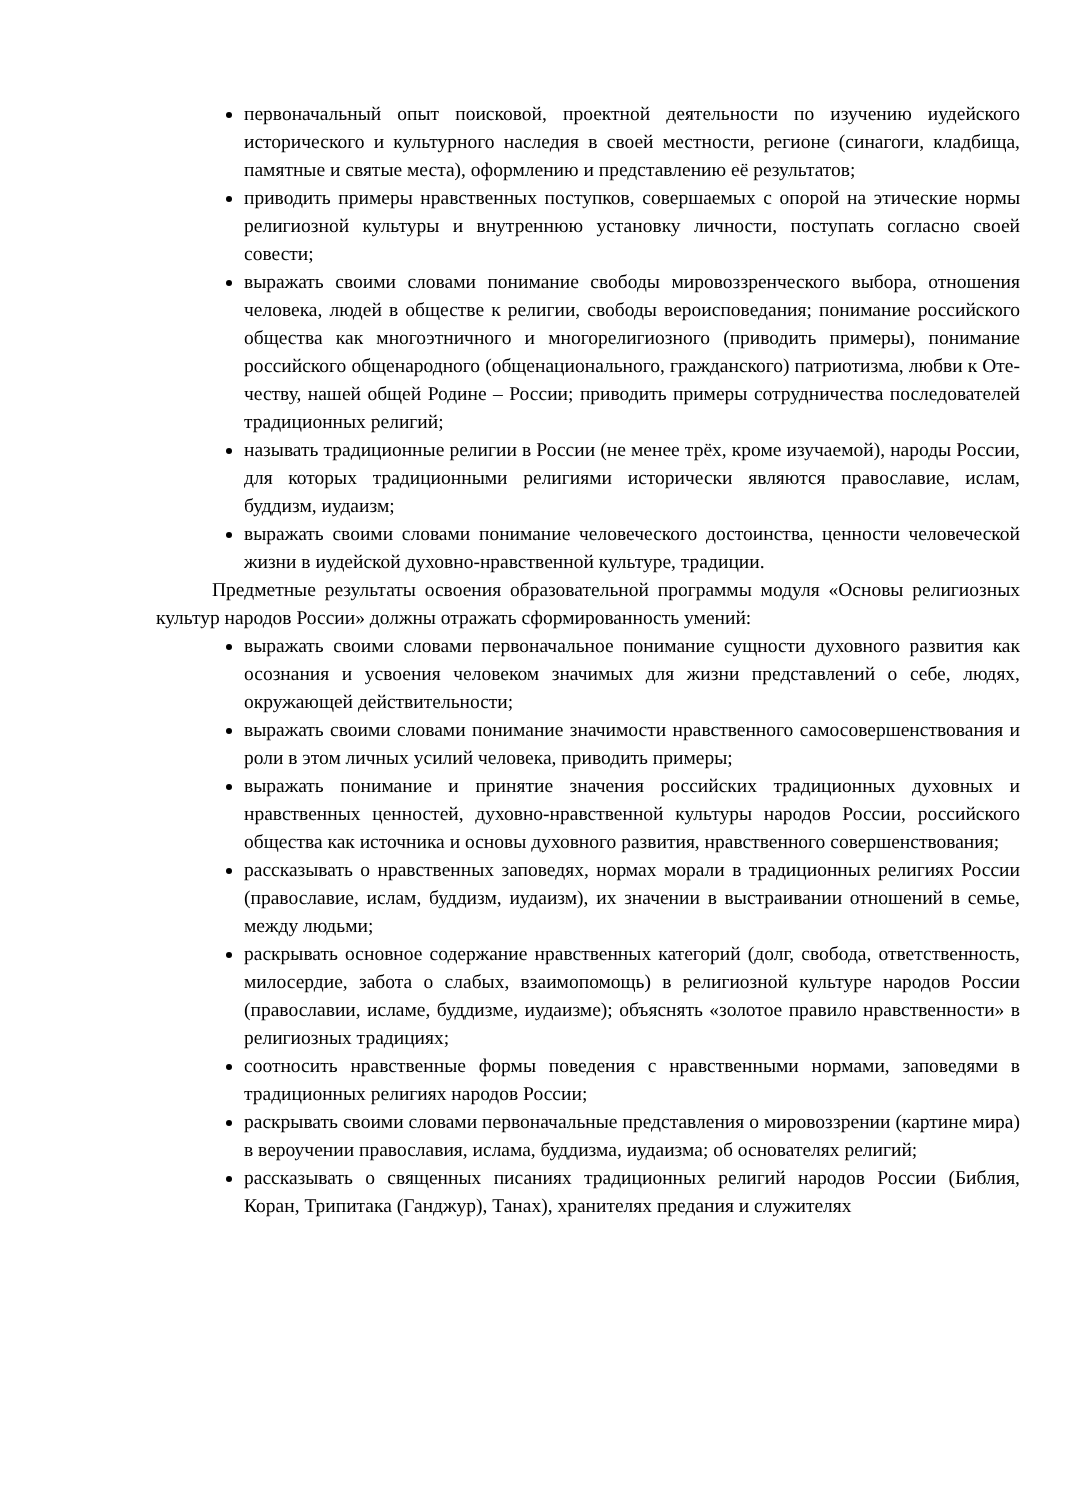первоначальный опыт поисковой, проектной деятельности по изучению иудейского исторического и культурного наследия в своей местности, регионе (синагоги, кладбища, памятные и святые места), оформлению и представлению её результатов;
приводить примеры нравственных поступков, совершаемых с опорой на этические нормы религиозной культуры и внутреннюю установку личности, поступать согласно своей совести;
выражать своими словами понимание свободы мировоззренческого выбора, отношения человека, людей в обществе к религии, свободы вероисповедания; понимание российского общества как многоэтничного и многорелигиозного (приводить примеры), понимание российского общенародного (общенационального, гражданского) патриотизма, любви к Оте-честву, нашей общей Родине – России; приводить примеры сотрудничества последователей традиционных религий;
называть традиционные религии в России (не менее трёх, кроме изучаемой), народы России, для которых традиционными религиями исторически являются православие, ислам, буддизм, иудаизм;
выражать своими словами понимание человеческого достоинства, ценности человеческой жизни в иудейской духовно-нравственной культуре, традиции.
Предметные результаты освоения образовательной программы модуля «Основы религиозных культур народов России» должны отражать сформированность умений:
выражать своими словами первоначальное понимание сущности духовного развития как осознания и усвоения человеком значимых для жизни представлений о себе, людях, окружающей действительности;
выражать своими словами понимание значимости нравственного самосовершенствования и роли в этом личных усилий человека, приводить примеры;
выражать понимание и принятие значения российских традиционных духовных и нравственных ценностей, духовно-нравственной культуры народов России, российского общества как источника и основы духовного развития, нравственного совершенствования;
рассказывать о нравственных заповедях, нормах морали в традиционных религиях России (православие, ислам, буддизм, иудаизм), их значении в выстраивании отношений в семье, между людьми;
раскрывать основное содержание нравственных категорий (долг, свобода, ответственность, милосердие, забота о слабых, взаимопомощь) в религиозной культуре народов России (православии, исламе, буддизме, иудаизме); объяснять «золотое правило нравственности» в религиозных традициях;
соотносить нравственные формы поведения с нравственными нормами, заповедями в традиционных религиях народов России;
раскрывать своими словами первоначальные представления о мировоззрении (картине мира) в вероучении православия, ислама, буддизма, иудаизма; об основателях религий;
рассказывать о священных писаниях традиционных религий народов России (Библия, Коран, Трипитака (Ганджур), Танах), хранителях предания и служителях